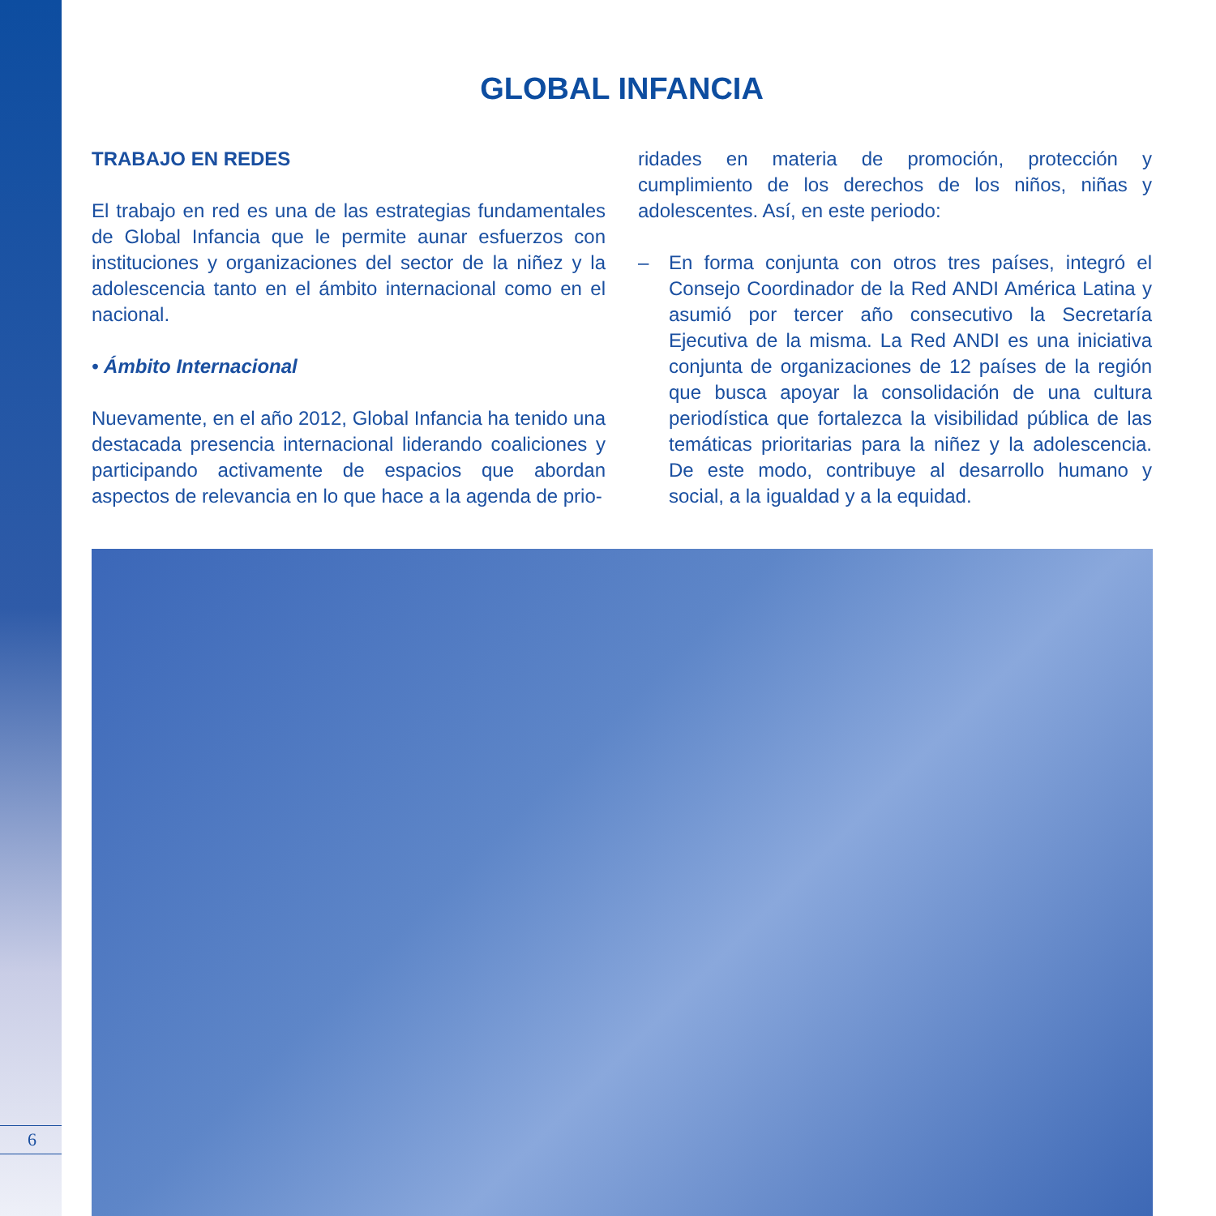6
GLOBAL INFANCIA
TRABAJO EN REDES
El trabajo en red es una de las estrategias fundamentales de Global Infancia que le permite aunar esfuerzos con instituciones y organizaciones del sector de la niñez y la adolescencia tanto en el ámbito internacional como en el nacional.
• Ámbito Internacional
Nuevamente, en el año 2012, Global Infancia ha tenido una destacada presencia internacional liderando coaliciones y participando activamente de espacios que abordan aspectos de relevancia en lo que hace a la agenda de prio-
ridades en materia de promoción, protección y cumplimiento de los derechos de los niños, niñas y adolescentes. Así, en este periodo:
– En forma conjunta con otros tres países, integró el Consejo Coordinador de la Red ANDI América Latina y asumió por tercer año consecutivo la Secretaría Ejecutiva de la misma. La Red ANDI es una iniciativa conjunta de organizaciones de 12 países de la región que busca apoyar la consolidación de una cultura periodística que fortalezca la visibilidad pública de las temáticas prioritarias para la niñez y la adolescencia. De este modo, contribuye al desarrollo humano y social, a la igualdad y a la equidad.